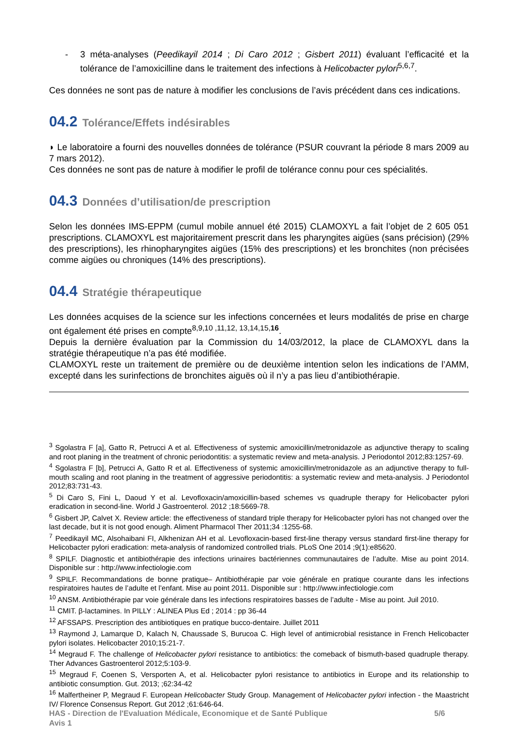- 3 méta-analyses (Peedikayil 2014 ; Di Caro 2012 ; Gisbert 2011) évaluant l’efficacité et la tolérance de l’amoxicilline dans le traitement des infections à Helicobacter pylori<sup>5,6,7</sup>.
Ces données ne sont pas de nature à modifier les conclusions de l’avis précédent dans ces indications.
04.2 Tolérance/Effets indésirables
◗ Le laboratoire a fourni des nouvelles données de tolérance (PSUR couvrant la période 8 mars 2009 au 7 mars 2012).
Ces données ne sont pas de nature à modifier le profil de tolérance connu pour ces spécialités.
04.3 Données d’utilisation/de prescription
Selon les données IMS-EPPM (cumul mobile annuel été 2015) CLAMOXYL a fait l’objet de 2 605 051 prescriptions. CLAMOXYL est majoritairement prescrit dans les pharyngites aigües (sans précision) (29% des prescriptions), les rhinopharyngites aigües (15% des prescriptions) et les bronchites (non précisées comme aigües ou chroniques (14% des prescriptions).
04.4 Stratégie thérapeutique
Les données acquises de la science sur les infections concernées et leurs modalités de prise en charge ont également été prises en compte<sup>8,9,10 ,11,12, 13,14,15,16</sup>.
Depuis la dernière évaluation par la Commission du 14/03/2012, la place de CLAMOXYL dans la stratégie thérapeutique n’a pas été modifiée.
CLAMOXYL reste un traitement de première ou de deuxième intention selon les indications de l’AMM, excepté dans les surinfections de bronchites aiguës où il n’y a pas lieu d’antibiothérapie.
<sup>3</sup> Sgolastra F [a], Gatto R, Petrucci A et al. Effectiveness of systemic amoxicillin/metronidazole as adjunctive therapy to scaling and root planing in the treatment of chronic periodontitis: a systematic review and meta-analysis. J Periodontol 2012;83:1257-69.
<sup>4</sup> Sgolastra F [b], Petrucci A, Gatto R et al. Effectiveness of systemic amoxicillin/metronidazole as an adjunctive therapy to full-mouth scaling and root planing in the treatment of aggressive periodontitis: a systematic review and meta-analysis. J Periodontol 2012;83:731-43.
<sup>5</sup> Di Caro S, Fini L, Daoud Y et al. Levofloxacin/amoxicillin-based schemes vs quadruple therapy for Helicobacter pylori eradication in second-line. World J Gastroenterol. 2012 ;18:5669-78.
<sup>6</sup> Gisbert JP, Calvet X. Review article: the effectiveness of standard triple therapy for Helicobacter pylori has not changed over the last decade, but it is not good enough. Aliment Pharmacol Ther 2011;34 :1255-68.
<sup>7</sup> Peedikayil MC, Alsohaibani FI, Alkhenizan AH et al. Levofloxacin-based first-line therapy versus standard first-line therapy for Helicobacter pylori eradication: meta-analysis of randomized controlled trials. PLoS One 2014 ;9(1):e85620.
<sup>8</sup> SPILF. Diagnostic et antibiothérapie des infections urinaires bactériennes communautaires de l’adulte. Mise au point 2014. Disponible sur : http://www.infectiologie.com
<sup>9</sup> SPILF. Recommandations de bonne pratique– Antibiothérapie par voie générale en pratique courante dans les infections respiratoires hautes de l’adulte et l’enfant. Mise au point 2011. Disponible sur : http://www.infectiologie.com
<sup>10</sup> ANSM. Antibiothérapie par voie générale dans les infections respiratoires basses de l’adulte - Mise au point. Juil 2010.
<sup>11</sup> CMIT. β-lactamines. In PILLY : ALINEA Plus Ed ; 2014 : pp 36-44
<sup>12</sup> AFSSAPS. Prescription des antibiotiques en pratique bucco-dentaire. Juillet 2011
<sup>13</sup> Raymond J, Lamarque D, Kalach N, Chaussade S, Burucoa C. High level of antimicrobial resistance in French Helicobacter pylori isolates. Helicobacter 2010;15:21-7.
<sup>14</sup> Megraud F. The challenge of Helicobacter pylori resistance to antibiotics: the comeback of bismuth-based quadruple therapy. Ther Advances Gastroenterol 2012;5:103-9.
<sup>15</sup> Megraud F, Coenen S, Versporten A, et al. Helicobacter pylori resistance to antibiotics in Europe and its relationship to antibiotic consumption. Gut. 2013; ;62:34-42
<sup>16</sup> Malfertheiner P, Megraud F. European Helicobacter Study Group. Management of Helicobacter pylori infection - the Maastricht IV/ Florence Consensus Report. Gut 2012 ;61:646-64.
HAS - Direction de l'Evaluation Médicale, Economique et de Santé Publique 5/6
Avis 1